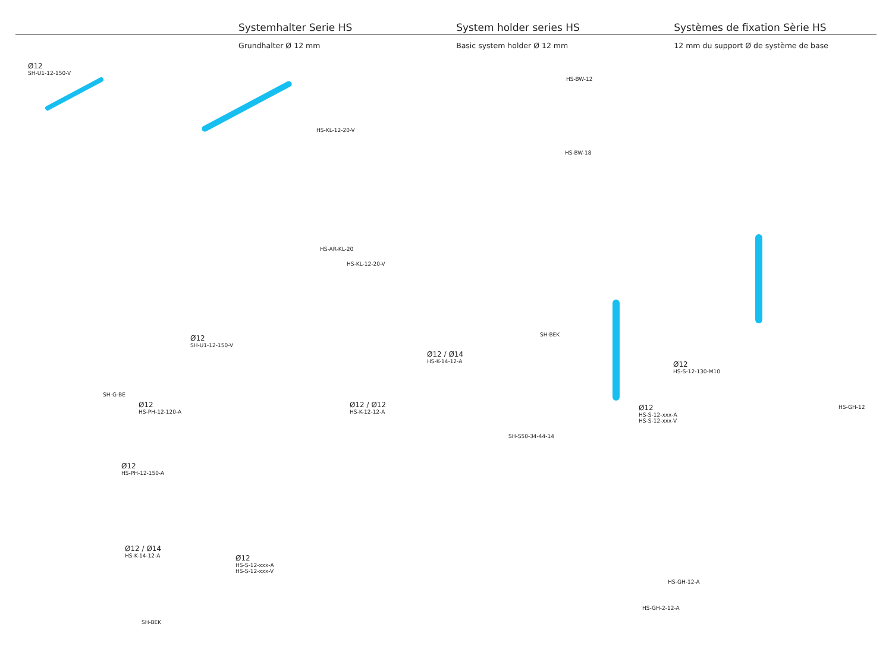Systemhalter Serie HS System holder series HS Systèmes de fixation Sèrie HS
Grundhalter Ø 12 mm Basic system holder Ø 12 mm 12 mm du support Ø de système de base
Ø12
SH-U1-12-150-V
HS-KL-12-20-V
HS-BW-12
HS-BW-18
HS-AR-KL-20
HS-KL-12-20-V
SH-BEK Ø12
SH-U1-12-150-V
Ø12 / Ø14
HS-K-14-12-A
Ø12
HS-S-12-130-M10
SH-G-BE
Ø12
HS-PH-12-120-A Ø12 / Ø12
HS-K-12-12-A
HS-GH-12 Ø12
HS-S-12-xxx-A
HS-S-12-xxx-V
SH-S50-34-44-14
Ø12
HS-PH-12-150-A
Ø12 / Ø14
HS-K-14-12-A
Ø12
HS-S-12-xxx-A
HS-S-12-xxx-V
HS-GH-12-A
HS-GH-2-12-A
SH-BEK